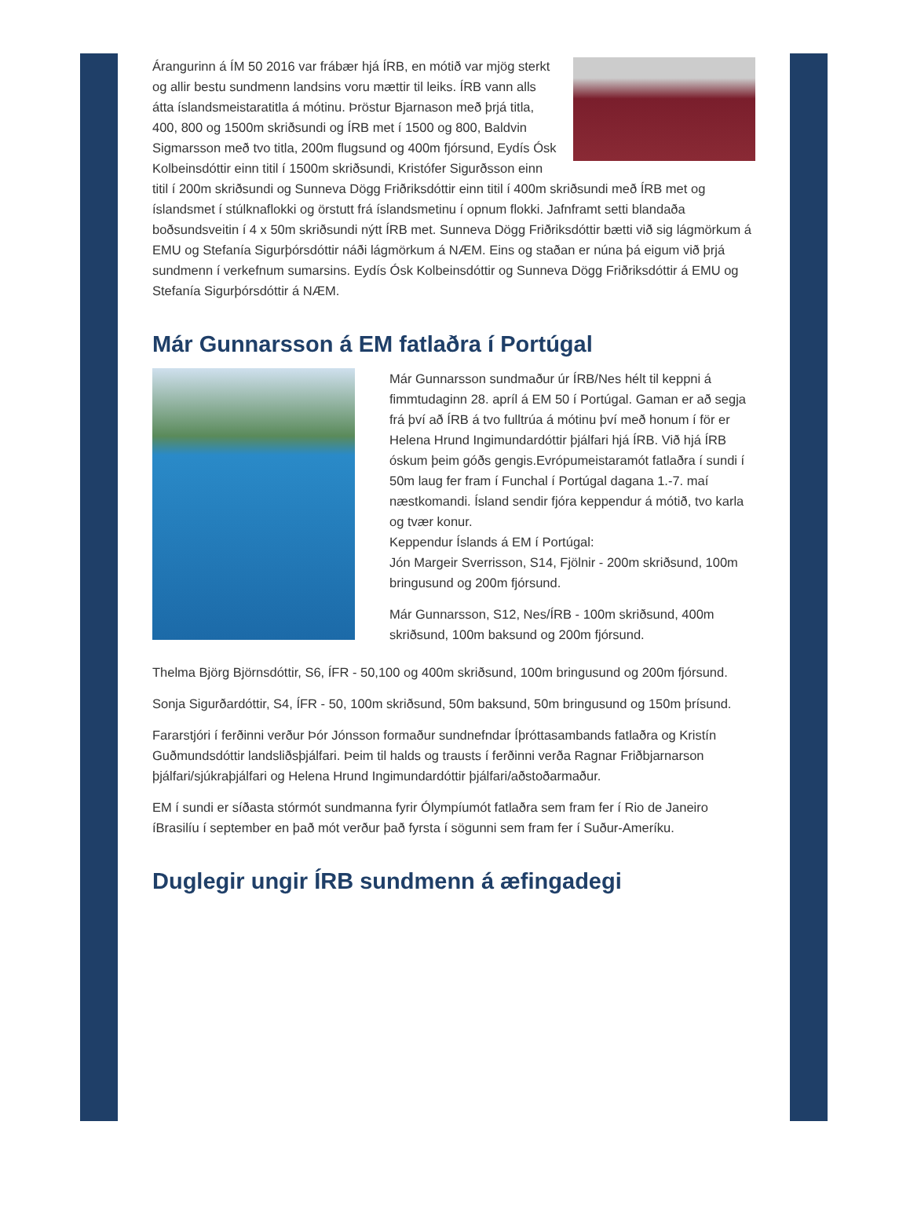Árangurinn á ÍM 50 2016 var frábær hjá ÍRB, en mótið var mjög sterkt og allir bestu sundmenn landsins voru mættir til leiks. ÍRB vann alls átta íslandsmeistaratitla á mótinu. Þröstur Bjarnason með þrjá titla, 400, 800 og 1500m skriðsundi og ÍRB met í 1500 og 800, Baldvin Sigmarsson með tvo titla, 200m flugsund og 400m fjórsund, Eydís Ósk Kolbeinsdóttir einn titil í 1500m skriðsundi, Kristófer Sigurðsson einn titil í 200m skriðsundi og Sunneva Dögg Friðriksdóttir einn titil í 400m skriðsundi með ÍRB met og íslandsmet í stúlknaflokki og örstutt frá íslandsmetinu í opnum flokki. Jafnframt setti blandaða boðsundsveitin í 4 x 50m skriðsundi nýtt ÍRB met. Sunneva Dögg Friðriksdóttir bætti við sig lágmörkum á EMU og Stefanía Sigurþórsdóttir náði lágmörkum á NÆM. Eins og staðan er núna þá eigum við þrjá sundmenn í verkefnum sumarsins. Eydís Ósk Kolbeinsdóttir og Sunneva Dögg Friðriksdóttir á EMU og Stefanía Sigurþórsdóttir á NÆM.
Már Gunnarsson á EM fatlaðra í Portúgal
Már Gunnarsson sundmaður úr ÍRB/Nes hélt til keppni á fimmtudaginn 28. apríl á EM 50 í Portúgal. Gaman er að segja frá því að ÍRB á tvo fulltrúa á mótinu því með honum í för er Helena Hrund Ingimundardóttir þjálfari hjá ÍRB. Við hjá ÍRB óskum þeim góðs gengis.Evrópumeistaramót fatlaðra í sundi í 50m laug fer fram í Funchal í Portúgal dagana 1.-7. maí næstkomandi. Ísland sendir fjóra keppendur á mótið, tvo karla og tvær konur.
Keppendur Íslands á EM í Portúgal:
Jón Margeir Sverrisson, S14, Fjölnir - 200m skriðsund, 100m bringusund og 200m fjórsund.
Már Gunnarsson, S12, Nes/ÍRB - 100m skriðsund, 400m skriðsund, 100m baksund og 200m fjórsund.
Thelma Björg Björnsdóttir, S6, ÍFR - 50,100 og 400m skriðsund, 100m bringusund og 200m fjórsund.
Sonja Sigurðardóttir, S4, ÍFR - 50, 100m skriðsund, 50m baksund, 50m bringusund og 150m þrísund.
Fararstjóri í ferðinni verður Þór Jónsson formaður sundnefndar Íþróttasambands fatlaðra og Kristín Guðmundsdóttir landsliðsþjálfari. Þeim til halds og trausts í ferðinni verða Ragnar Friðbjarnarson þjálfari/sjúkraþjálfari og Helena Hrund Ingimundardóttir þjálfari/aðstoðarmaður.
EM í sundi er síðasta stórmót sundmanna fyrir Ólympíumót fatlaðra sem fram fer í Rio de Janeiro íBrasilíu í september en það mót verður það fyrsta í sögunni sem fram fer í Suður-Ameríku.
Duglegir ungir ÍRB sundmenn á æfingadegi